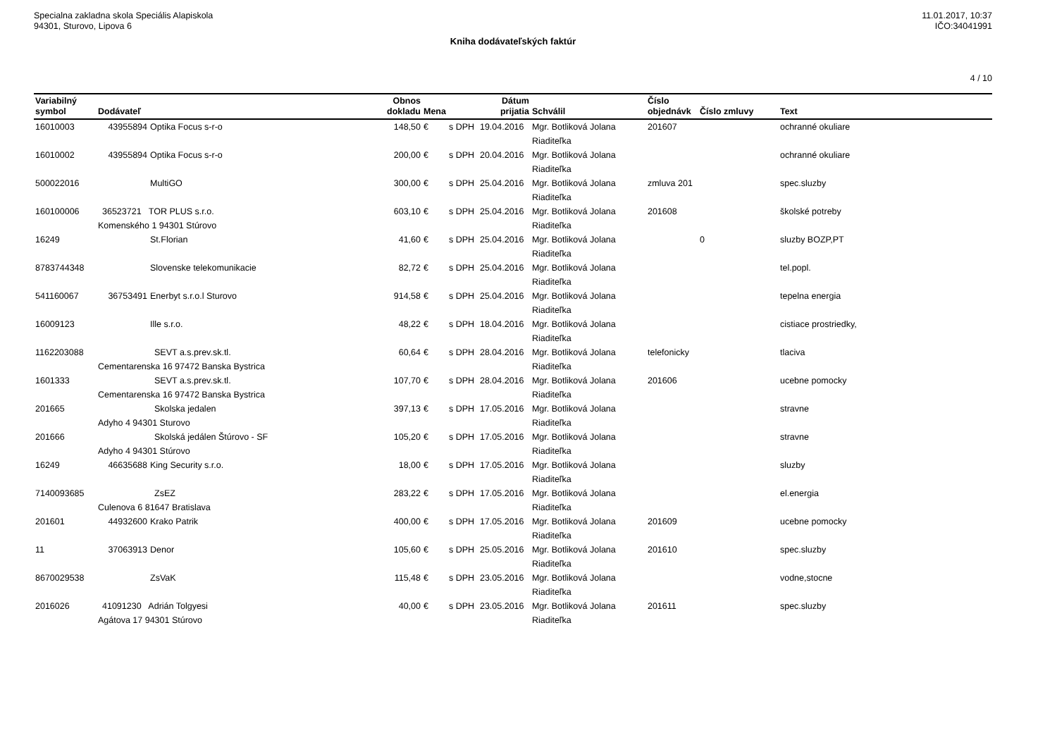Specialna zakladna skola Speciális Alapiskola
94301, Sturovo, Lipova 6
11.01.2017, 10:37
IČO:34041991
Kniha dodávateľských faktúr
4 / 10
| Variabilný symbol | Dodávateľ | | Obnos dokladu | Mena | | Dátum prijatia | Schválil | Číslo objednávk | Číslo zmluvy | Text |
| --- | --- | --- | --- | --- | --- | --- | --- | --- | --- | --- |
| 16010003 | 43955894 | Optika Focus s-r-o | 148,50 | € | s DPH | 19.04.2016 | Mgr. Botliková Jolana Riaditeľka | 201607 | | ochranné okuliare |
| 16010002 | 43955894 | Optika Focus s-r-o | 200,00 | € | s DPH | 20.04.2016 | Mgr. Botliková Jolana Riaditeľka | | | ochranné okuliare |
| 500022016 | | MultiGO | 300,00 | € | s DPH | 25.04.2016 | Mgr. Botliková Jolana Riaditeľka | zmluva 201 | | spec.sluzby |
| 160100006 | 36523721 TOR PLUS s.r.o. Komenského 1 94301 Stúrovo | | 603,10 | € | s DPH | 25.04.2016 | Mgr. Botliková Jolana Riaditeľka | 201608 | | školské potreby |
| 16249 | | St.Florian | 41,60 | € | s DPH | 25.04.2016 | Mgr. Botliková Jolana Riaditeľka | | 0 | sluzby BOZP,PT |
| 8783744348 | | Slovenske telekomunikacie | 82,72 | € | s DPH | 25.04.2016 | Mgr. Botliková Jolana Riaditeľka | | | tel.popl. |
| 541160067 | 36753491 | Enerbyt s.r.o.l Sturovo | 914,58 | € | s DPH | 25.04.2016 | Mgr. Botliková Jolana Riaditeľka | | | tepelna energia |
| 16009123 | | Ille s.r.o. | 48,22 | € | s DPH | 18.04.2016 | Mgr. Botliková Jolana Riaditeľka | | | cistiace prostriedky, |
| 1162203088 | SEVT a.s.prev.sk.tl. Cementarenska 16 97472 Banska Bystrica | | 60,64 | € | s DPH | 28.04.2016 | Mgr. Botliková Jolana Riaditeľka | telefonicky | | tlaciva |
| 1601333 | SEVT a.s.prev.sk.tl. Cementarenska 16 97472 Banska Bystrica | | 107,70 | € | s DPH | 28.04.2016 | Mgr. Botliková Jolana Riaditeľka | 201606 | | ucebne pomocky |
| 201665 | Skolska jedalen Adyho 4 94301 Sturovo | | 397,13 | € | s DPH | 17.05.2016 | Mgr. Botliková Jolana Riaditeľka | | | stravne |
| 201666 | Skolská jedálen Štúrovo - SF Adyho 4 94301 Stúrovo | | 105,20 | € | s DPH | 17.05.2016 | Mgr. Botliková Jolana Riaditeľka | | | stravne |
| 16249 | 46635688 | King Security s.r.o. | 18,00 | € | s DPH | 17.05.2016 | Mgr. Botliková Jolana Riaditeľka | | | sluzby |
| 7140093685 | ZsEZ Culenova 6 81647 Bratislava | | 283,22 | € | s DPH | 17.05.2016 | Mgr. Botliková Jolana Riaditeľka | | | el.energia |
| 201601 | 44932600 | Krako Patrik | 400,00 | € | s DPH | 17.05.2016 | Mgr. Botliková Jolana Riaditeľka | 201609 | | ucebne pomocky |
| 11 | 37063913 | Denor | 105,60 | € | s DPH | 25.05.2016 | Mgr. Botliková Jolana Riaditeľka | 201610 | | spec.sluzby |
| 8670029538 | | ZsVaK | 115,48 | € | s DPH | 23.05.2016 | Mgr. Botliková Jolana Riaditeľka | | | vodne,stocne |
| 2016026 | 41091230 Adrián Tolgyesi Agátova 17 94301 Stúrovo | | 40,00 | € | s DPH | 23.05.2016 | Mgr. Botliková Jolana Riaditeľka | 201611 | | spec.sluzby |